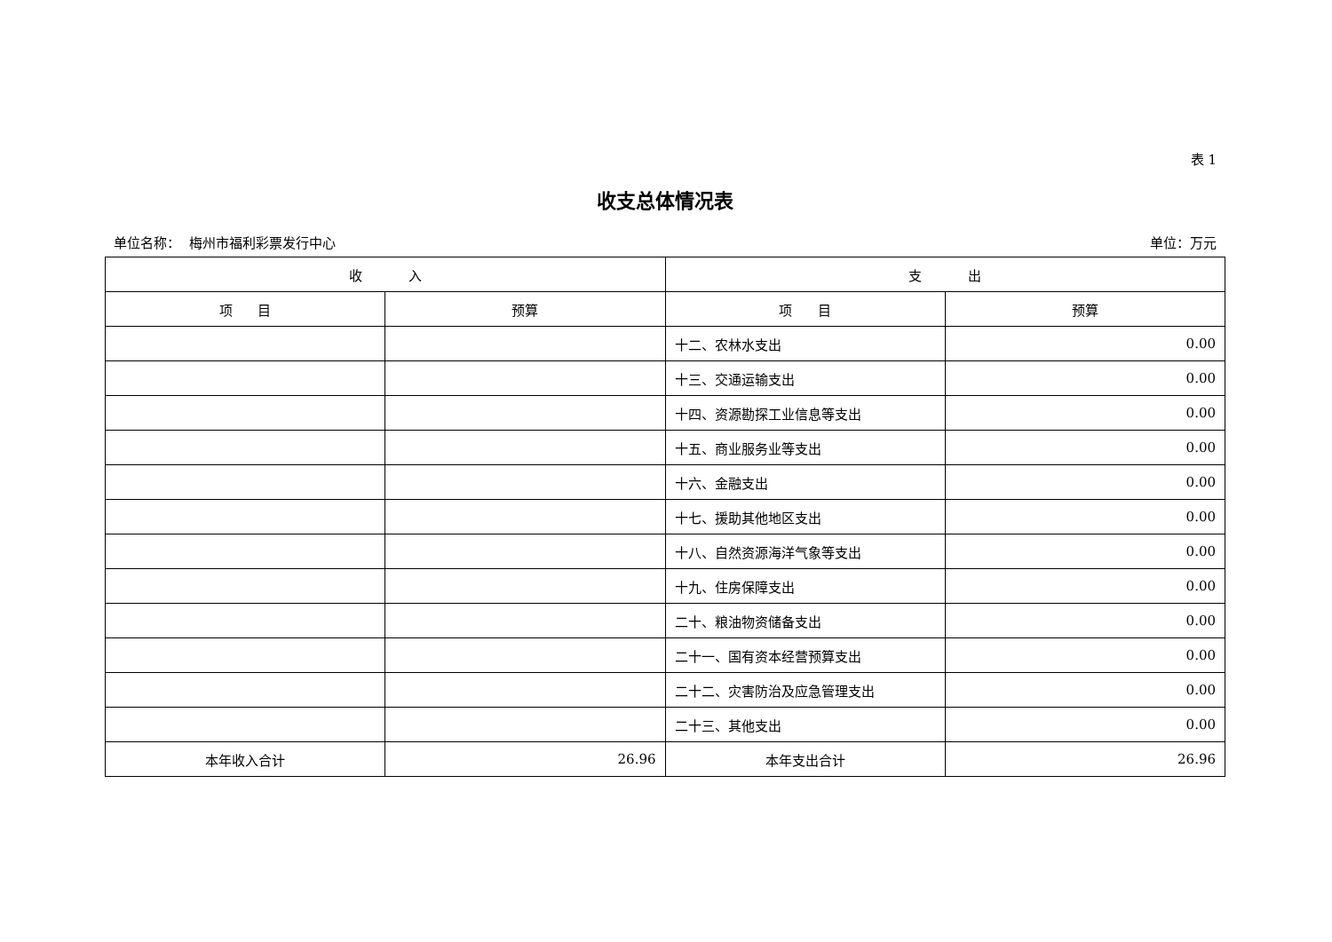表 1
收支总体情况表
单位名称： 梅州市福利彩票发行中心 单位：万元
| 收 入 | | 支 出 | |
| --- | --- | --- | --- |
| 项 目 | 预算 | 项 目 | 预算 |
| | | 十二、农林水支出 | 0.00 |
| | | 十三、交通运输支出 | 0.00 |
| | | 十四、资源勘探工业信息等支出 | 0.00 |
| | | 十五、商业服务业等支出 | 0.00 |
| | | 十六、金融支出 | 0.00 |
| | | 十七、援助其他地区支出 | 0.00 |
| | | 十八、自然资源海洋气象等支出 | 0.00 |
| | | 十九、住房保障支出 | 0.00 |
| | | 二十、粮油物资储备支出 | 0.00 |
| | | 二十一、国有资本经营预算支出 | 0.00 |
| | | 二十二、灾害防治及应急管理支出 | 0.00 |
| | | 二十三、其他支出 | 0.00 |
| 本年收入合计 | 26.96 | 本年支出合计 | 26.96 |